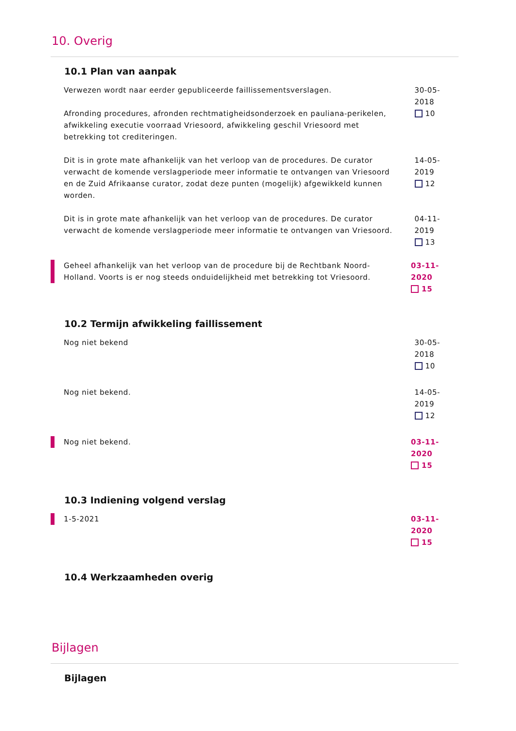10. Overig
10.1 Plan van aanpak
Verwezen wordt naar eerder gepubliceerde faillissementsverslagen.
Afronding procedures, afronden rechtmatigheidsonderzoek en pauliana-perikelen, afwikkeling executie voorraad Vriesoord, afwikkeling geschil Vriesoord met betrekking tot crediteringen.
30-05-2018
10
Dit is in grote mate afhankelijk van het verloop van de procedures. De curator verwacht de komende verslagperiode meer informatie te ontvangen van Vriesoord en de Zuid Afrikaanse curator, zodat deze punten (mogelijk) afgewikkeld kunnen worden.
14-05-2019
12
Dit is in grote mate afhankelijk van het verloop van de procedures. De curator verwacht de komende verslagperiode meer informatie te ontvangen van Vriesoord.
04-11-2019
13
Geheel afhankelijk van het verloop van de procedure bij de Rechtbank Noord-Holland. Voorts is er nog steeds onduidelijkheid met betrekking tot Vriesoord.
03-11-2020
15
10.2 Termijn afwikkeling faillissement
Nog niet bekend 30-05-2018
10
Nog niet bekend. 14-05-2019
12
Nog niet bekend. 03-11-2020
15
10.3 Indiening volgend verslag
1-5-2021 03-11-2020
15
10.4 Werkzaamheden overig
Bijlagen
Bijlagen